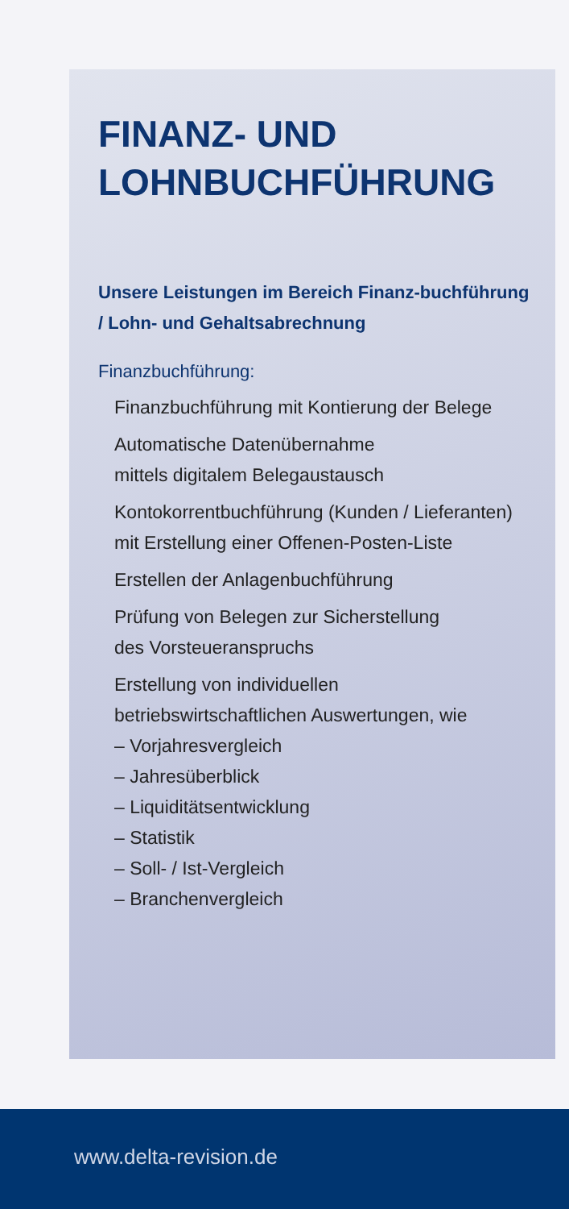FINANZ- UND
LOHNBUCHFÜHRUNG
Unsere Leistungen im Bereich Finanz-buchführung / Lohn- und Gehaltsabrechnung
Finanzbuchführung:
Finanzbuchführung mit Kontierung der Belege
Automatische Datenübernahme
mittels digitalem Belegaustausch
Kontokorrentbuchführung (Kunden / Lieferanten)
mit Erstellung einer Offenen-Posten-Liste
Erstellen der Anlagenbuchführung
Prüfung von Belegen zur Sicherstellung
des Vorsteueranspruchs
Erstellung von individuellen
betriebswirtschaftlichen Auswertungen, wie
– Vorjahresvergleich
– Jahresüberblick
– Liquiditätsentwicklung
– Statistik
– Soll- / Ist-Vergleich
– Branchenvergleich
www.delta-revision.de